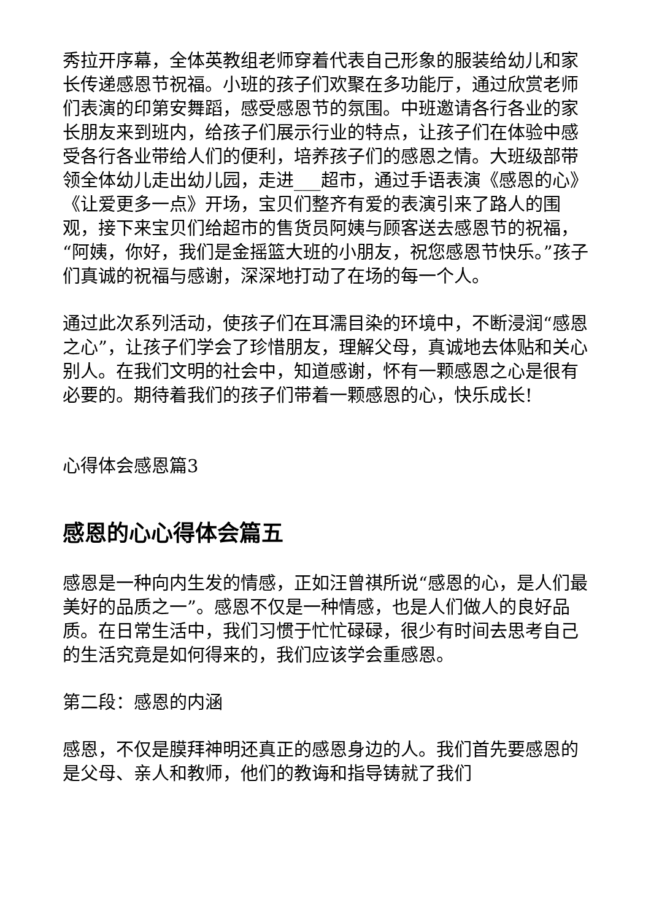秀拉开序幕，全体英教组老师穿着代表自己形象的服装给幼儿和家长传递感恩节祝福。小班的孩子们欢聚在多功能厅，通过欣赏老师们表演的印第安舞蹈，感受感恩节的氛围。中班邀请各行各业的家长朋友来到班内，给孩子们展示行业的特点，让孩子们在体验中感受各行各业带给人们的便利，培养孩子们的感恩之情。大班级部带领全体幼儿走出幼儿园，走进___超市，通过手语表演《感恩的心》《让爱更多一点》开场，宝贝们整齐有爱的表演引来了路人的围观，接下来宝贝们给超市的售货员阿姨与顾客送去感恩节的祝福，“阿姨，你好，我们是金摇篮大班的小朋友，祝您感恩节快乐。”孩子们真诚的祝福与感谢，深深地打动了在场的每一个人。
通过此次系列活动，使孩子们在耳濡目染的环境中，不断浸润“感恩之心”，让孩子们学会了珍惜朋友，理解父母，真诚地去体贴和关心别人。在我们文明的社会中，知道感谢，怀有一颗感恩之心是很有必要的。期待着我们的孩子们带着一颗感恩的心，快乐成长!
心得体会感恩篇3
感恩的心心得体会篇五
感恩是一种向内生发的情感，正如汪曾祺所说“感恩的心，是人们最美好的品质之一”。感恩不仅是一种情感，也是人们做人的良好品质。在日常生活中，我们习惯于忙忙碌碌，很少有时间去思考自己的生活究竟是如何得来的，我们应该学会重感恩。
第二段：感恩的内涵
感恩，不仅是膜拜神明还真正的感恩身边的人。我们首先要感恩的是父母、亲人和教师，他们的教诲和指导铸就了我们